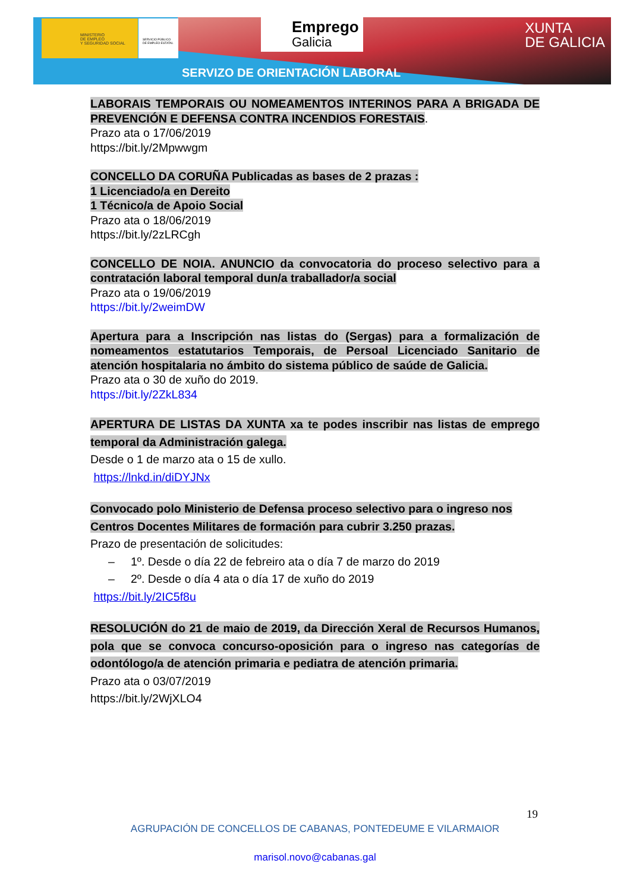MINISTERIO
DE EMPLEO
Y SEGURIDAD SOCIAL
SERVICIO PÚBLICO
DE EMPLEO ESTATAL
Emprego
Galicia
XUNTA
DE GALICIA
SERVIZO DE ORIENTACIÓN LABORAL
LABORAIS TEMPORAIS OU NOMEAMENTOS INTERINOS PARA A BRIGADA DE PREVENCIÓN E DEFENSA CONTRA INCENDIOS FORESTAIS.
Prazo ata o 17/06/2019
https://bit.ly/2Mpwwgm
CONCELLO DA CORUÑA Publicadas as bases de 2 prazas :
1 Licenciado/a en Dereito
1 Técnico/a de Apoio Social
Prazo ata o 18/06/2019
https://bit.ly/2zLRCgh
CONCELLO DE NOIA. ANUNCIO da convocatoria do proceso selectivo para a contratación laboral temporal dun/a traballador/a social
Prazo ata o 19/06/2019
https://bit.ly/2weimDW
Apertura para a Inscripción nas listas do (Sergas) para a formalización de nomeamentos estatutarios Temporais, de Persoal Licenciado Sanitario de atención hospitalaria no ámbito do sistema público de saúde de Galicia.
Prazo ata o 30 de xuño do 2019.
https://bit.ly/2ZkL834
APERTURA DE LISTAS DA XUNTA xa te podes inscribir nas listas de emprego temporal da Administración galega.
Desde o 1 de marzo ata o 15 de xullo.
https://lnkd.in/diDYJNx
Convocado polo Ministerio de Defensa proceso selectivo para o ingreso nos Centros Docentes Militares de formación para cubrir 3.250 prazas.
Prazo de presentación de solicitudes:
– 1º. Desde o día 22 de febreiro ata o día 7 de marzo do 2019
– 2º. Desde o día 4 ata o día 17 de xuño do 2019
https://bit.ly/2IC5f8u
RESOLUCIÓN do 21 de maio de 2019, da Dirección Xeral de Recursos Humanos, pola que se convoca concurso-oposición para o ingreso nas categorías de odontólogo/a de atención primaria e pediatra de atención primaria.
Prazo ata o 03/07/2019
https://bit.ly/2WjXLO4
19
AGRUPACIÓN DE CONCELLOS DE CABANAS, PONTEDEUME E VILARMAIOR
marisol.novo@cabanas.gal